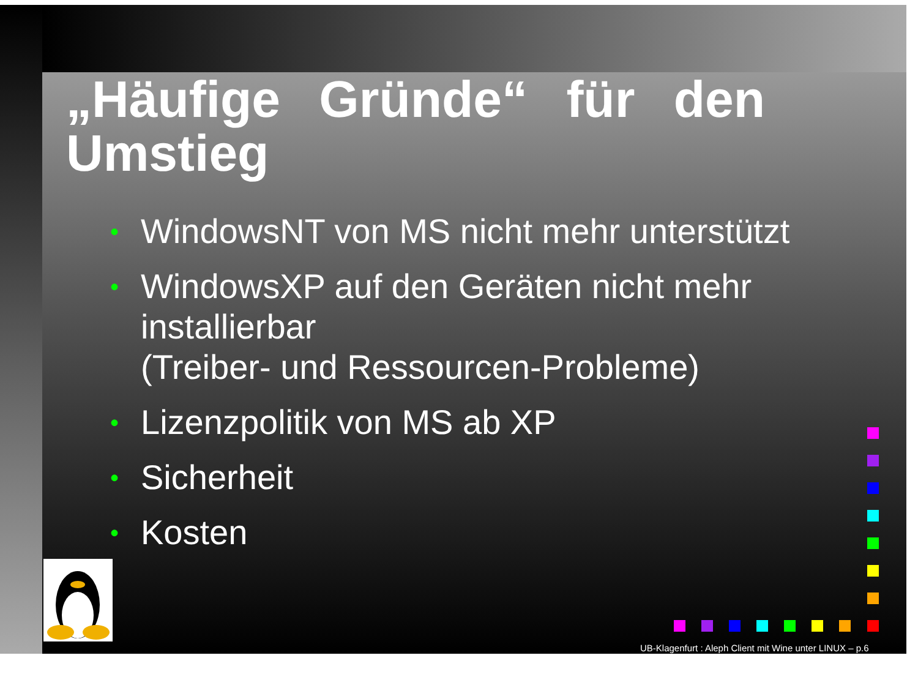„Häufige Gründe“ für den Umstieg
• WindowsNT von MS nicht mehr unterstützt
• WindowsXP auf den Geräten nicht mehr installierbar
(Treiber- und Ressourcen-Probleme)
• Lizenzpolitik von MS ab XP
• Sicherheit
• Kosten
UB-Klagenfurt : Aleph Client mit Wine unter LINUX – p.6